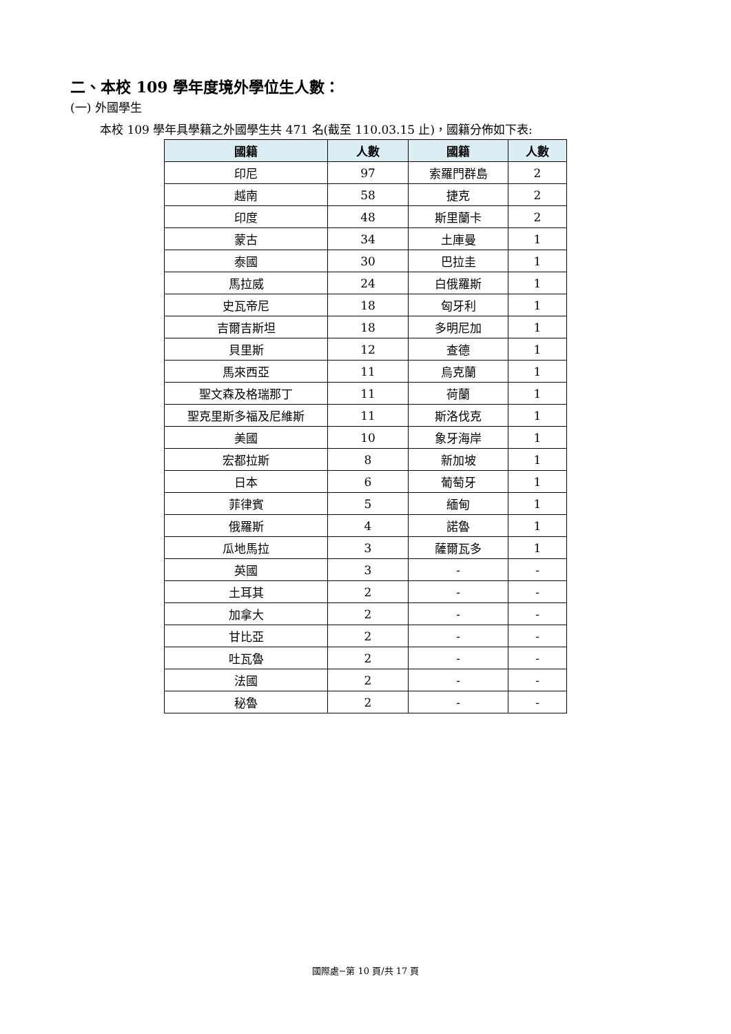二、本校 109 學年度境外學位生人數：
(一) 外國學生
本校 109 學年具學籍之外國學生共 471 名(截至 110.03.15 止)，國籍分佈如下表:
| 國籍 | 人數 | 國籍 | 人數 |
| --- | --- | --- | --- |
| 印尼 | 97 | 索羅門群島 | 2 |
| 越南 | 58 | 捷克 | 2 |
| 印度 | 48 | 斯里蘭卡 | 2 |
| 蒙古 | 34 | 土庫曼 | 1 |
| 泰國 | 30 | 巴拉圭 | 1 |
| 馬拉威 | 24 | 白俄羅斯 | 1 |
| 史瓦帝尼 | 18 | 匈牙利 | 1 |
| 吉爾吉斯坦 | 18 | 多明尼加 | 1 |
| 貝里斯 | 12 | 查德 | 1 |
| 馬來西亞 | 11 | 烏克蘭 | 1 |
| 聖文森及格瑞那丁 | 11 | 荷蘭 | 1 |
| 聖克里斯多福及尼維斯 | 11 | 斯洛伐克 | 1 |
| 美國 | 10 | 象牙海岸 | 1 |
| 宏都拉斯 | 8 | 新加坡 | 1 |
| 日本 | 6 | 葡萄牙 | 1 |
| 菲律賓 | 5 | 緬甸 | 1 |
| 俄羅斯 | 4 | 諾魯 | 1 |
| 瓜地馬拉 | 3 | 薩爾瓦多 | 1 |
| 英國 | 3 | - | - |
| 土耳其 | 2 | - | - |
| 加拿大 | 2 | - | - |
| 甘比亞 | 2 | - | - |
| 吐瓦魯 | 2 | - | - |
| 法國 | 2 | - | - |
| 秘魯 | 2 | - | - |
國際處−第 10 頁/共 17 頁